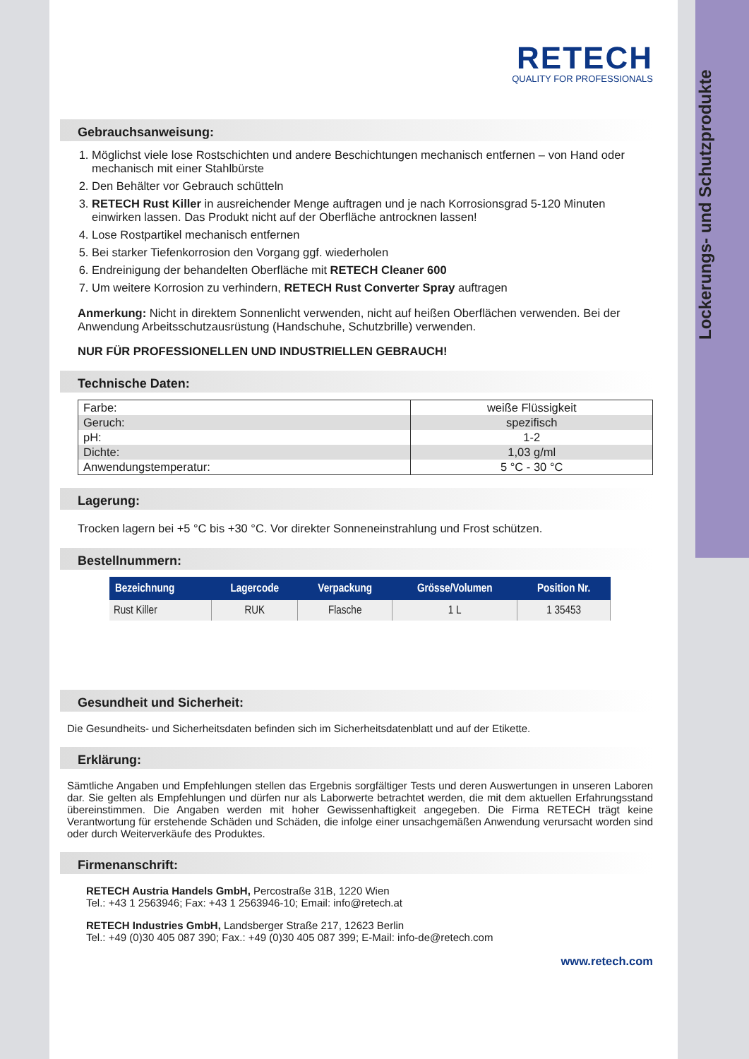Lockerungs- und Schutzprodukte
RETECH
QUALITY FOR PROFESSIONALS
Gebrauchsanweisung:
1. Möglichst viele lose Rostschichten und andere Beschichtungen mechanisch entfernen – von Hand oder mechanisch mit einer Stahlbürste
2. Den Behälter vor Gebrauch schütteln
3. RETECH Rust Killer in ausreichender Menge auftragen und je nach Korrosionsgrad 5-120 Minuten einwirken lassen. Das Produkt nicht auf der Oberfläche antrocknen lassen!
4. Lose Rostpartikel mechanisch entfernen
5. Bei starker Tiefenkorrosion den Vorgang ggf. wiederholen
6. Endreinigung der behandelten Oberfläche mit RETECH Cleaner 600
7. Um weitere Korrosion zu verhindern, RETECH Rust Converter Spray auftragen
Anmerkung: Nicht in direktem Sonnenlicht verwenden, nicht auf heißen Oberflächen verwenden. Bei der Anwendung Arbeitsschutzausrüstung (Handschuhe, Schutzbrille) verwenden.
NUR FÜR PROFESSIONELLEN UND INDUSTRIELLEN GEBRAUCH!
Technische Daten:
| Farbe: | weiße Flüssigkeit |
| Geruch: | spezifisch |
| pH: | 1-2 |
| Dichte: | 1,03 g/ml |
| Anwendungstemperatur: | 5 °C - 30 °C |
Lagerung:
Trocken lagern bei +5 °C bis +30 °C. Vor direkter Sonneneinstrahlung und Frost schützen.
Bestellnummern:
| Bezeichnung | Lagercode | Verpackung | Grösse/Volumen | Position Nr. |
| --- | --- | --- | --- | --- |
| Rust Killer | RUK | Flasche | 1 L | 1 35453 |
Gesundheit und Sicherheit:
Die Gesundheits- und Sicherheitsdaten befinden sich im Sicherheitsdatenblatt und auf der Etikette.
Erklärung:
Sämtliche Angaben und Empfehlungen stellen das Ergebnis sorgfältiger Tests und deren Auswertungen in unseren Laboren dar. Sie gelten als Empfehlungen und dürfen nur als Laborwerte betrachtet werden, die mit dem aktuellen Erfahrungsstand übereinstimmen. Die Angaben werden mit hoher Gewissenhaftigkeit angegeben. Die Firma RETECH trägt keine Verantwortung für erstehende Schäden und Schäden, die infolge einer unsachgemäßen Anwendung verursacht worden sind oder durch Weiterverkäufe des Produktes.
Firmenanschrift:
RETECH Austria Handels GmbH, Percostraße 31B, 1220 Wien
Tel.: +43 1 2563946; Fax: +43 1 2563946-10; Email: info@retech.at
RETECH Industries GmbH, Landsberger Straße 217, 12623 Berlin
Tel.: +49 (0)30 405 087 390; Fax.: +49 (0)30 405 087 399; E-Mail: info-de@retech.com
www.retech.com